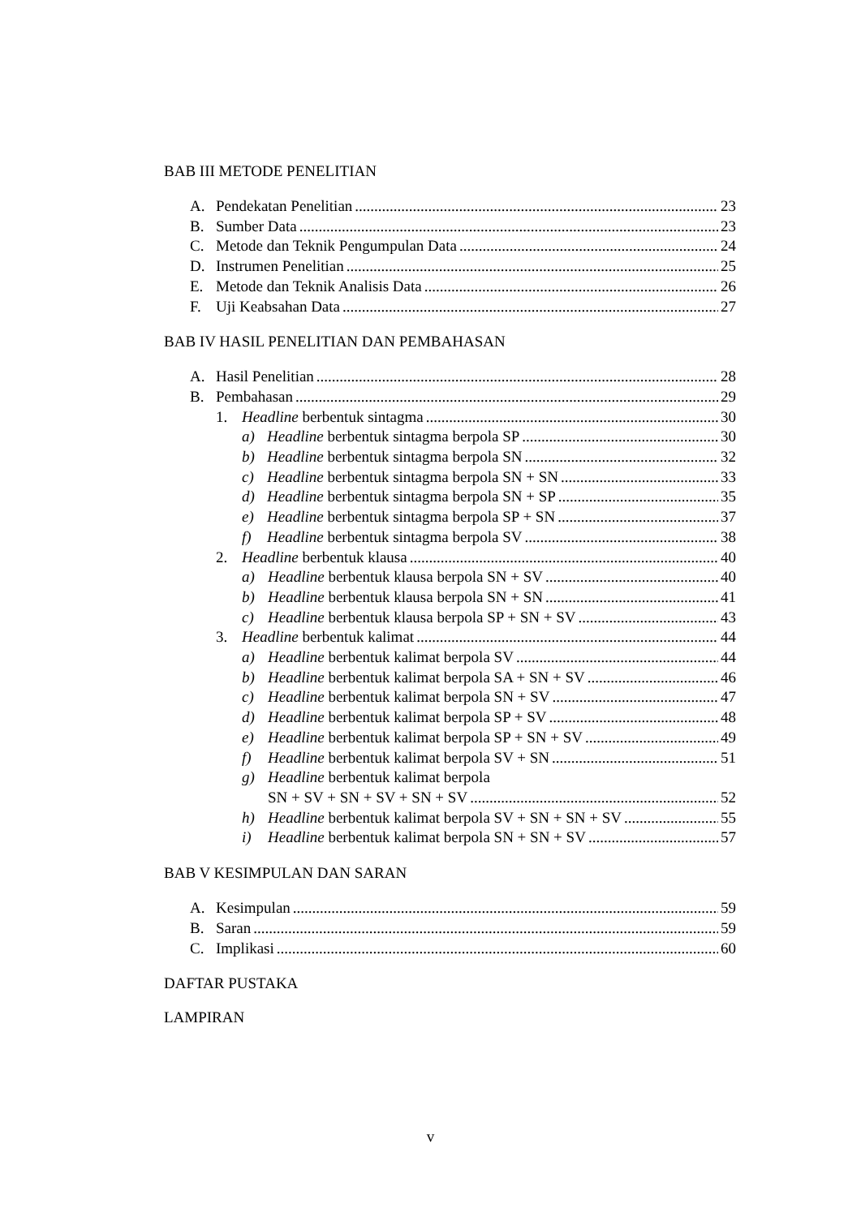BAB III METODE PENELITIAN
A. Pendekatan Penelitian 23
B. Sumber Data 23
C. Metode dan Teknik Pengumpulan Data 24
D. Instrumen Penelitian 25
E. Metode dan Teknik Analisis Data 26
F. Uji Keabsahan Data 27
BAB IV HASIL PENELITIAN DAN PEMBAHASAN
A. Hasil Penelitian 28
B. Pembahasan 29
1. Headline berbentuk sintagma 30
a) Headline berbentuk sintagma berpola SP 30
b) Headline berbentuk sintagma berpola SN 32
c) Headline berbentuk sintagma berpola SN + SN 33
d) Headline berbentuk sintagma berpola SN + SP 35
e) Headline berbentuk sintagma berpola SP + SN 37
f) Headline berbentuk sintagma berpola SV 38
2. Headline berbentuk klausa 40
a) Headline berbentuk klausa berpola SN + SV 40
b) Headline berbentuk klausa berpola SN + SN 41
c) Headline berbentuk klausa berpola SP + SN + SV 43
3. Headline berbentuk kalimat 44
a) Headline berbentuk kalimat berpola SV 44
b) Headline berbentuk kalimat berpola SA + SN + SV 46
c) Headline berbentuk kalimat berpola SN + SV 47
d) Headline berbentuk kalimat berpola SP + SV 48
e) Headline berbentuk kalimat berpola SP + SN + SV 49
f) Headline berbentuk kalimat berpola SV + SN 51
g) Headline berbentuk kalimat berpola
SN + SV + SN + SV + SN + SV 52
h) Headline berbentuk kalimat berpola SV + SN + SN + SV 55
i) Headline berbentuk kalimat berpola SN + SN + SV 57
BAB V KESIMPULAN DAN SARAN
A. Kesimpulan 59
B. Saran 59
C. Implikasi 60
DAFTAR PUSTAKA
LAMPIRAN
v